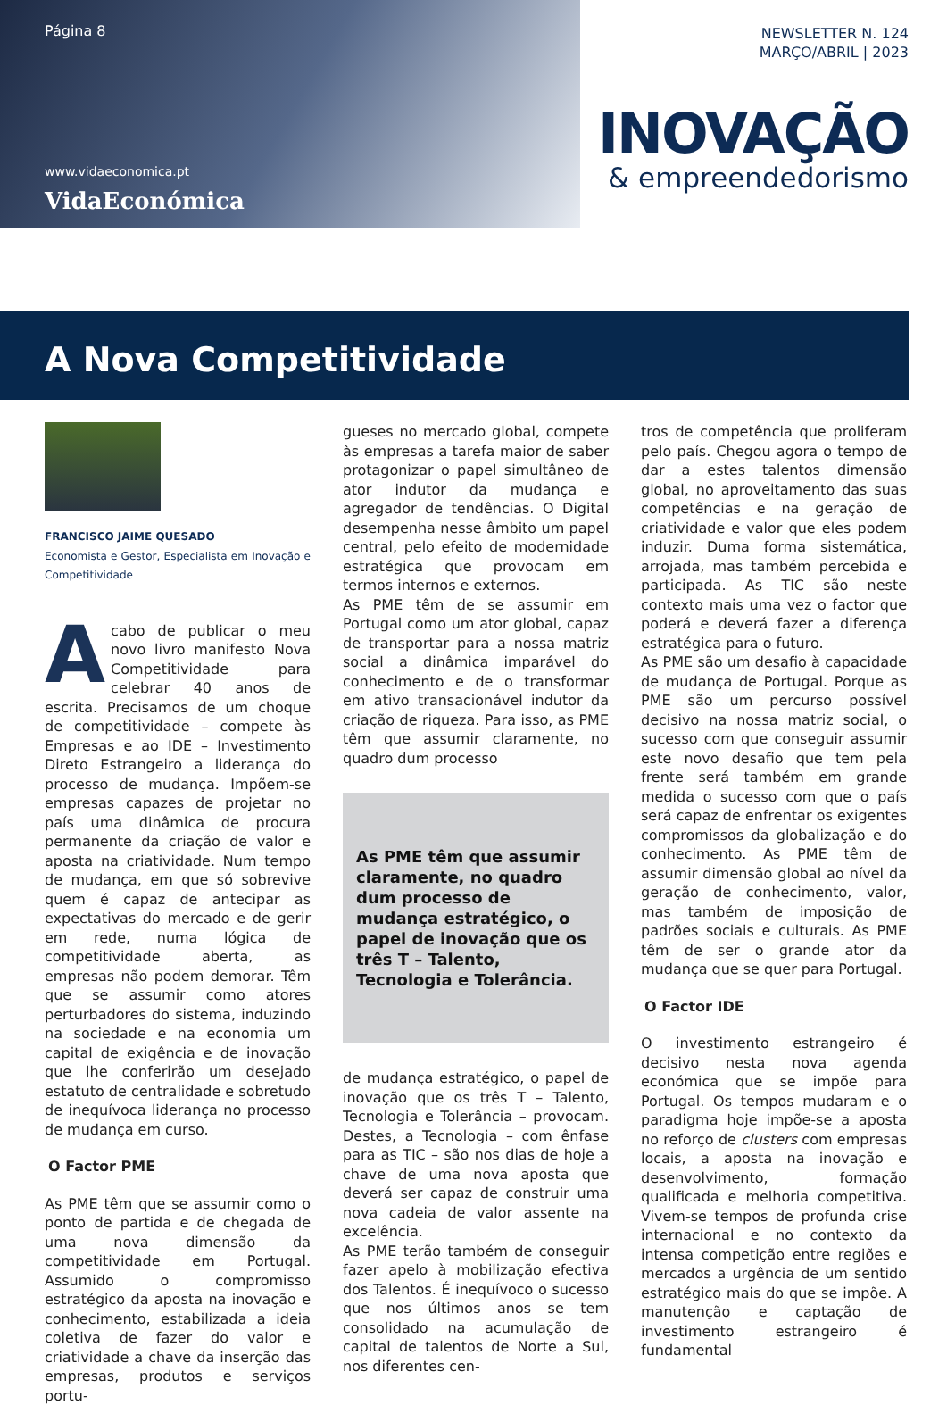Página 8
www.vidaeconomica.pt
VidaEconómica
NEWSLETTER N. 124
MARÇO/ABRIL | 2023
INOVAÇÃO
& empreendedorismo
A Nova Competitividade
FRANCISCO JAIME QUESADO
Economista e Gestor, Especialista em Inovação e Competitividade
Acabo de publicar o meu novo livro manifesto Nova Competitividade para celebrar 40 anos de escrita. Precisamos de um choque de competitividade – compete às Empresas e ao IDE – Investimento Direto Estrangeiro a liderança do processo de mudança. Impõem-se empresas capazes de projetar no país uma dinâmica de procura permanente da criação de valor e aposta na criatividade. Num tempo de mudança, em que só sobrevive quem é capaz de antecipar as expectativas do mercado e de gerir em rede, numa lógica de competitividade aberta, as empresas não podem demorar. Têm que se assumir como atores perturbadores do sistema, induzindo na sociedade e na economia um capital de exigência e de inovação que lhe conferirão um desejado estatuto de centralidade e sobretudo de inequívoca liderança no processo de mudança em curso.
O Factor PME
As PME têm que se assumir como o ponto de partida e de chegada de uma nova dimensão da competitividade em Portugal. Assumido o compromisso estratégico da aposta na inovação e conhecimento, estabilizada a ideia coletiva de fazer do valor e criatividade a chave da inserção das empresas, produtos e serviços portu-
gueses no mercado global, compete às empresas a tarefa maior de saber protagonizar o papel simultâneo de ator indutor da mudança e agregador de tendências. O Digital desempenha nesse âmbito um papel central, pelo efeito de modernidade estratégica que provocam em termos internos e externos.
As PME têm de se assumir em Portugal como um ator global, capaz de transportar para a nossa matriz social a dinâmica imparável do conhecimento e de o transformar em ativo transacionável indutor da criação de riqueza. Para isso, as PME têm que assumir claramente, no quadro dum processo
As PME têm que assumir claramente, no quadro dum processo de mudança estratégico, o papel de inovação que os três T – Talento, Tecnologia e Tolerância.
de mudança estratégico, o papel de inovação que os três T – Talento, Tecnologia e Tolerância – provocam. Destes, a Tecnologia – com ênfase para as TIC – são nos dias de hoje a chave de uma nova aposta que deverá ser capaz de construir uma nova cadeia de valor assente na excelência.
As PME terão também de conseguir fazer apelo à mobilização efectiva dos Talentos. É inequívoco o sucesso que nos últimos anos se tem consolidado na acumulação de capital de talentos de Norte a Sul, nos diferentes cen-
tros de competência que proliferam pelo país. Chegou agora o tempo de dar a estes talentos dimensão global, no aproveitamento das suas competências e na geração de criatividade e valor que eles podem induzir. Duma forma sistemática, arrojada, mas também percebida e participada. As TIC são neste contexto mais uma vez o factor que poderá e deverá fazer a diferença estratégica para o futuro.
As PME são um desafio à capacidade de mudança de Portugal. Porque as PME são um percurso possível decisivo na nossa matriz social, o sucesso com que conseguir assumir este novo desafio que tem pela frente será também em grande medida o sucesso com que o país será capaz de enfrentar os exigentes compromissos da globalização e do conhecimento. As PME têm de assumir dimensão global ao nível da geração de conhecimento, valor, mas também de imposição de padrões sociais e culturais. As PME têm de ser o grande ator da mudança que se quer para Portugal.
O Factor IDE
O investimento estrangeiro é decisivo nesta nova agenda económica que se impõe para Portugal. Os tempos mudaram e o paradigma hoje impõe-se a aposta no reforço de clusters com empresas locais, a aposta na inovação e desenvolvimento, formação qualificada e melhoria competitiva. Vivem-se tempos de profunda crise internacional e no contexto da intensa competição entre regiões e mercados a urgência de um sentido estratégico mais do que se impõe. A manutenção e captação de investimento estrangeiro é fundamental